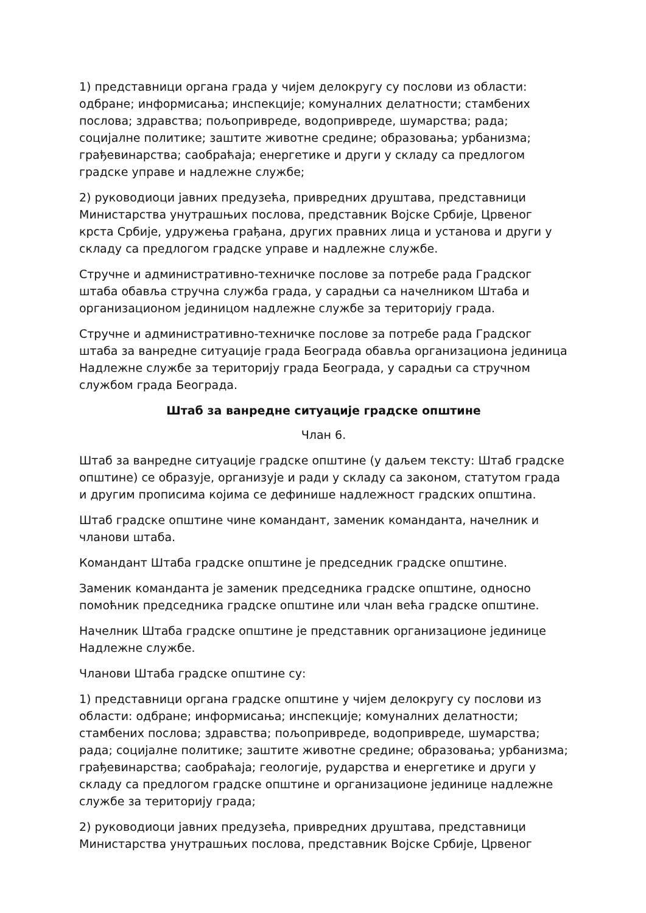1) представници органа града у чијем делокругу су послови из области: одбране; информисања; инспекције; комуналних делатности; стамбених послова; здравства; пољопривреде, водопривреде, шумарства; рада; социјалне политике; заштите животне средине; образовања; урбанизма; грађевинарства; саобраћаја; енергетике и други у складу са предлогом градске управе и надлежне службе;
2) руководиоци јавних предузећа, привредних друштава, представници Министарства унутрашњих послова, представник Војске Србије, Црвеног крста Србије, удружења грађана, других правних лица и установа и други у складу са предлогом градске управе и надлежне службе.
Стручне и административно-техничке послове за потребе рада Градског штаба обавља стручна служба града, у сарадњи са начелником Штаба и организационом јединицом надлежне службе за територију града.
Стручне и административно-техничке послове за потребе рада Градског штаба за ванредне ситуације града Београда обавља организациона јединица Надлежне службе за територију града Београда, у сарадњи са стручном службом града Београда.
Штаб за ванредне ситуације градске општине
Члан 6.
Штаб за ванредне ситуације градске општине (у даљем тексту: Штаб градске општине) се образује, организује и ради у складу са законом, статутом града и другим прописима којима се дефинише надлежност градских општина.
Штаб градске општине чине командант, заменик команданта, начелник и чланови штаба.
Командант Штаба градске општине је председник градске општине.
Заменик команданта је заменик председника градске општине, односно помоћник председника градске општине или члан већа градске општине.
Начелник Штаба градске општине је представник организационе јединице Надлежне службе.
Чланови Штаба градске општине су:
1) представници органа градске општине у чијем делокругу су послови из области: одбране; информисања; инспекције; комуналних делатности; стамбених послова; здравства; пољопривреде, водопривреде, шумарства; рада; социјалне политике; заштите животне средине; образовања; урбанизма; грађевинарства; саобраћаја; геологије, рударства и енергетике и други у складу са предлогом градске општине и организационе јединице надлежне службе за територију града;
2) руководиоци јавних предузећа, привредних друштава, представници Министарства унутрашњих послова, представник Војске Србије, Црвеног